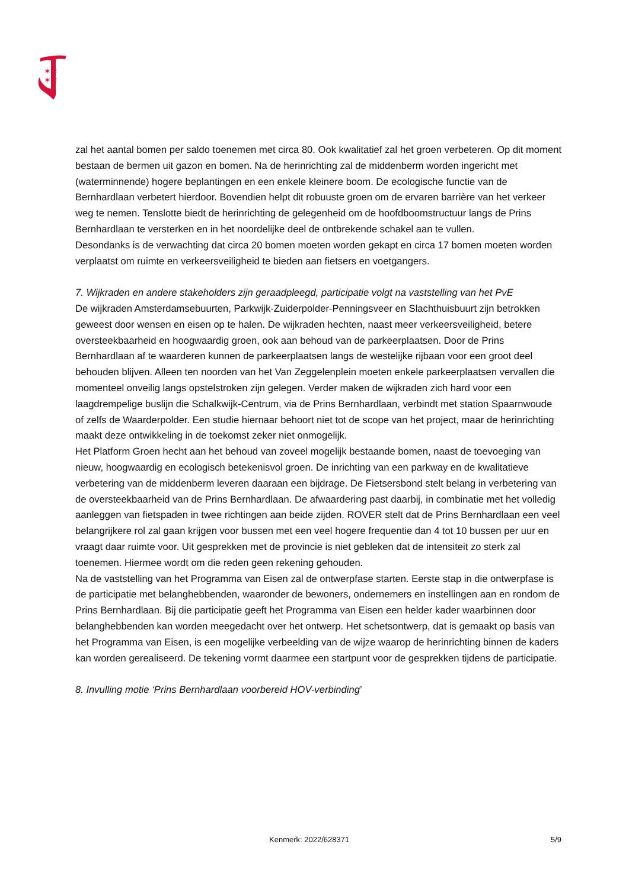✶✶
✶✶
zal het aantal bomen per saldo toenemen met circa 80. Ook kwalitatief zal het groen verbeteren. Op dit moment bestaan de bermen uit gazon en bomen. Na de herinrichting zal de middenberm worden ingericht met (waterminnende) hogere beplantingen en een enkele kleinere boom. De ecologische functie van de Bernhardlaan verbetert hierdoor. Bovendien helpt dit robuuste groen om de ervaren barrière van het verkeer weg te nemen. Tenslotte biedt de herinrichting de gelegenheid om de hoofdboomstructuur langs de Prins Bernhardlaan te versterken en in het noordelijke deel de ontbrekende schakel aan te vullen.
Desondanks is de verwachting dat circa 20 bomen moeten worden gekapt en circa 17 bomen moeten worden verplaatst om ruimte en verkeersveiligheid te bieden aan fietsers en voetgangers.
7. Wijkraden en andere stakeholders zijn geraadpleegd, participatie volgt na vaststelling van het PvE
De wijkraden Amsterdamsebuurten, Parkwijk-Zuiderpolder-Penningsveer en Slachthuisbuurt zijn betrokken geweest door wensen en eisen op te halen. De wijkraden hechten, naast meer verkeersveiligheid, betere oversteekbaarheid en hoogwaardig groen, ook aan behoud van de parkeerplaatsen. Door de Prins Bernhardlaan af te waarderen kunnen de parkeerplaatsen langs de westelijke rijbaan voor een groot deel behouden blijven. Alleen ten noorden van het Van Zeggelenplein moeten enkele parkeerplaatsen vervallen die momenteel onveilig langs opstelstroken zijn gelegen. Verder maken de wijkraden zich hard voor een laagdrempelige buslijn die Schalkwijk-Centrum, via de Prins Bernhardlaan, verbindt met station Spaarnwoude of zelfs de Waarderpolder. Een studie hiernaar behoort niet tot de scope van het project, maar de herinrichting maakt deze ontwikkeling in de toekomst zeker niet onmogelijk.
Het Platform Groen hecht aan het behoud van zoveel mogelijk bestaande bomen, naast de toevoeging van nieuw, hoogwaardig en ecologisch betekenisvol groen. De inrichting van een parkway en de kwalitatieve verbetering van de middenberm leveren daaraan een bijdrage. De Fietsersbond stelt belang in verbetering van de oversteekbaarheid van de Prins Bernhardlaan. De afwaardering past daarbij, in combinatie met het volledig aanleggen van fietspaden in twee richtingen aan beide zijden. ROVER stelt dat de Prins Bernhardlaan een veel belangrijkere rol zal gaan krijgen voor bussen met een veel hogere frequentie dan 4 tot 10 bussen per uur en vraagt daar ruimte voor. Uit gesprekken met de provincie is niet gebleken dat de intensiteit zo sterk zal toenemen. Hiermee wordt om die reden geen rekening gehouden.
Na de vaststelling van het Programma van Eisen zal de ontwerpfase starten. Eerste stap in die ontwerpfase is de participatie met belanghebbenden, waaronder de bewoners, ondernemers en instellingen aan en rondom de Prins Bernhardlaan. Bij die participatie geeft het Programma van Eisen een helder kader waarbinnen door belanghebbenden kan worden meegedacht over het ontwerp. Het schetsontwerp, dat is gemaakt op basis van het Programma van Eisen, is een mogelijke verbeelding van de wijze waarop de herinrichting binnen de kaders kan worden gerealiseerd. De tekening vormt daarmee een startpunt voor de gesprekken tijdens de participatie.
8. Invulling motie ‘Prins Bernhardlaan voorbereid HOV-verbinding’
Kenmerk: 2022/628371 5/9